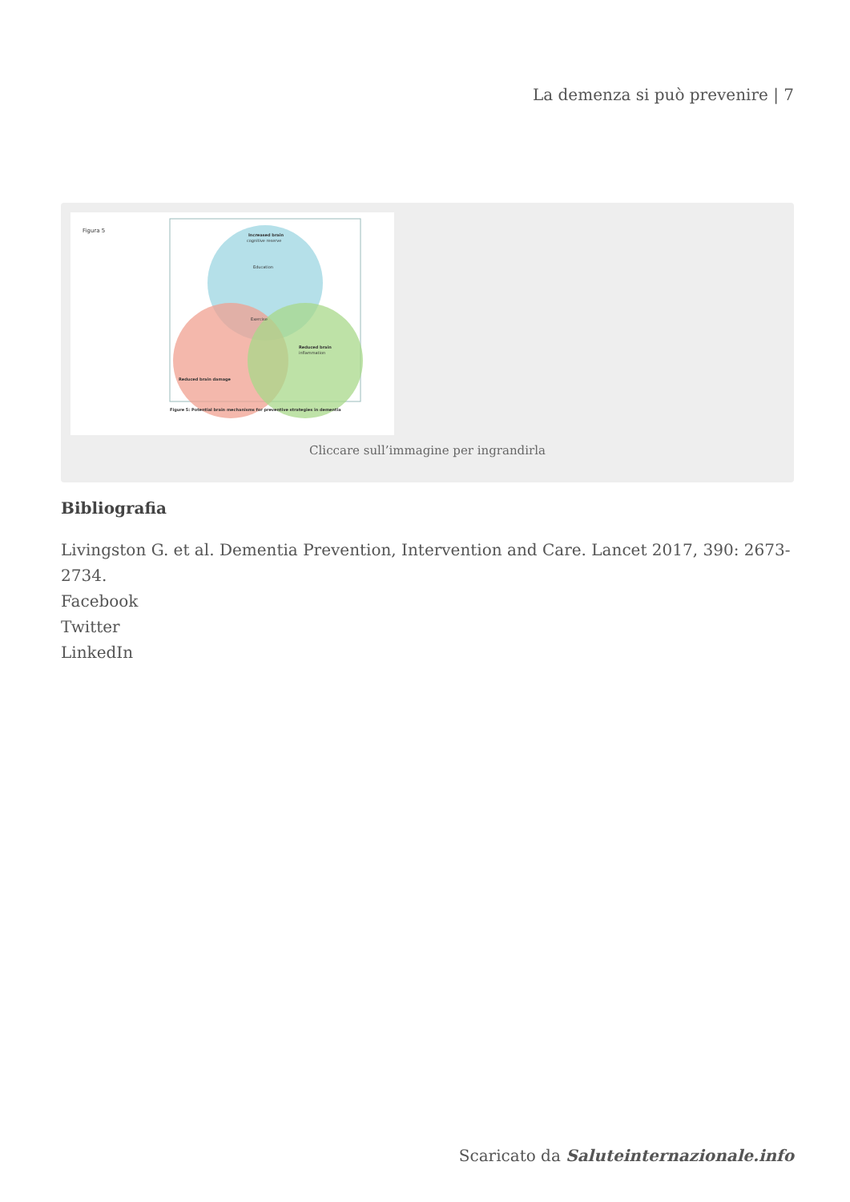La demenza si può prevenire | 7
Figura 5
Increased brain
cognitive reserve
Education
Exercise
Reduced brain damage
Reduced brain
inflammation
Figure 5: Potential brain mechanisms for preventive strategies in dementia
Cliccare sull’immagine per ingrandirla
Bibliografia
Livingston G. et al. Dementia Prevention, Intervention and Care. Lancet 2017, 390: 2673-2734.
Facebook
Twitter
LinkedIn
Scaricato da Saluteinternazionale.info